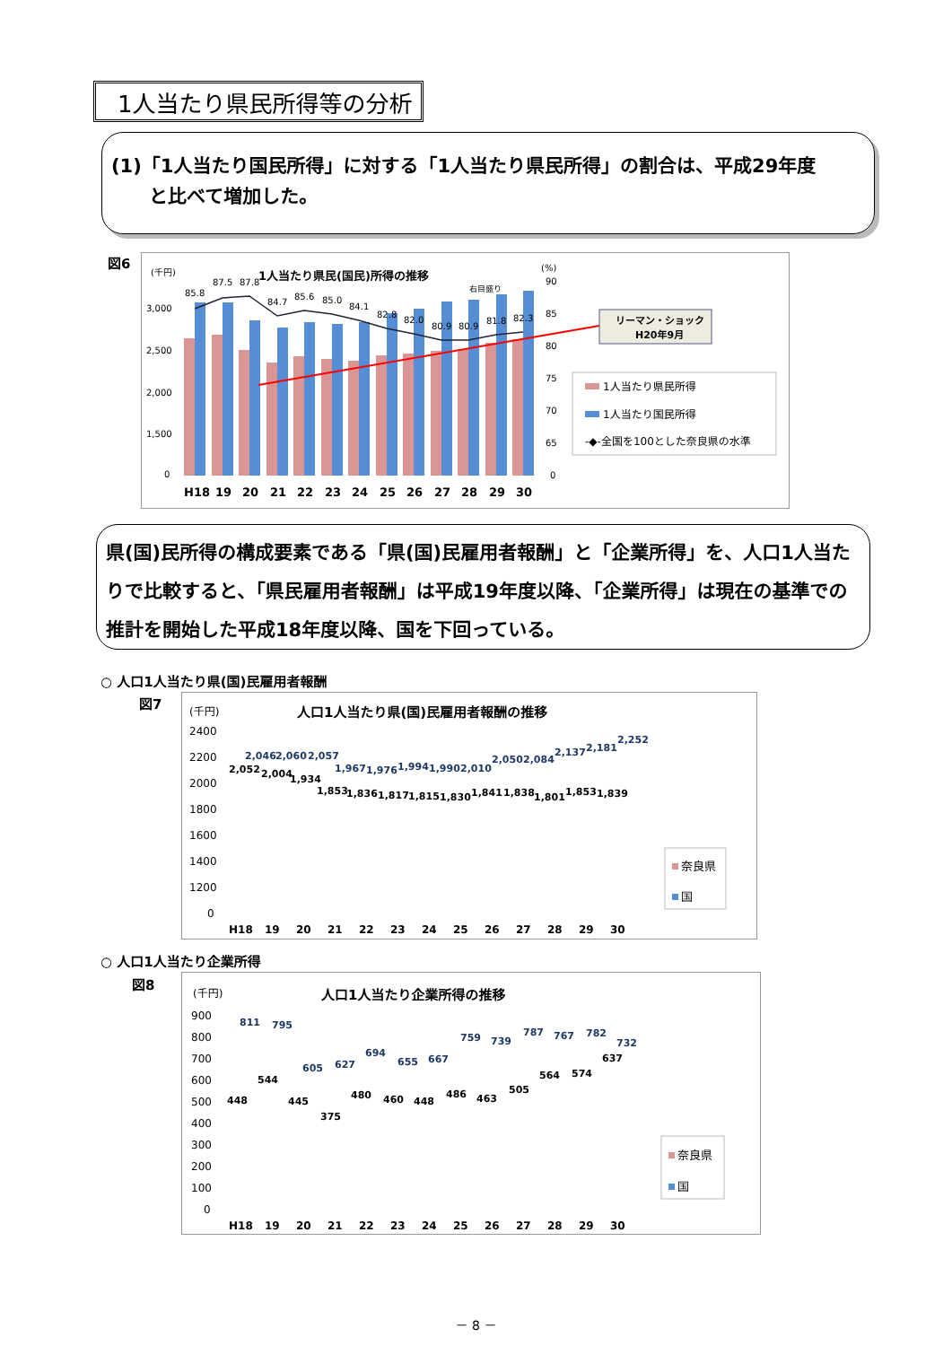1人当たり県民所得等の分析
(1)「1人当たり国民所得」に対する「1人当たり県民所得」の割合は、平成29年度
　　と比べて増加した。
図6
(千円)
1人当たり県民(国民)所得の推移
(%)
3,000
2,500
2,000
1,500
0
90
85
80
75
70
65
0
85.8
87.5
87.8
84.7
85.6
85.0
84.1
82.8
82.0
80.9
80.9
81.8
82.3
右目盛り
H18
19
20
21
22
23
24
25
26
27
28
29
30
リーマン・ショック
H20年9月
1人当たり県民所得
1人当たり国民所得
-◆-全国を100とした奈良県の水準
県(国)民所得の構成要素である「県(国)民雇用者報酬」と「企業所得」を、人口1人当たりで比較すると、「県民雇用者報酬」は平成19年度以降、「企業所得」は現在の基準での推計を開始した平成18年度以降、国を下回っている。
○ 人口1人当たり県(国)民雇用者報酬
図7
(千円)
人口1人当たり県(国)民雇用者報酬の推移
2400
2200
2000
1800
1600
1400
1200
0
2,052
2,046
2,004
2,060
1,934
2,057
1,853
1,967
1,836
1,976
1,817
1,994
1,815
1,990
1,830
2,010
1,841
2,050
1,838
2,084
1,801
2,137
1,853
2,181
1,839
2,252
奈良県
国
H18
19
20
21
22
23
24
25
26
27
28
29
30
○ 人口1人当たり企業所得
図8
(千円)
人口1人当たり企業所得の推移
900
800
700
600
500
400
300
200
100
0
448
811
544
795
445
605
375
627
480
694
460
655
448
667
486
759
463
739
505
787
564
767
574
782
637
732
奈良県
国
H18
19
20
21
22
23
24
25
26
27
28
29
30
－ 8 －